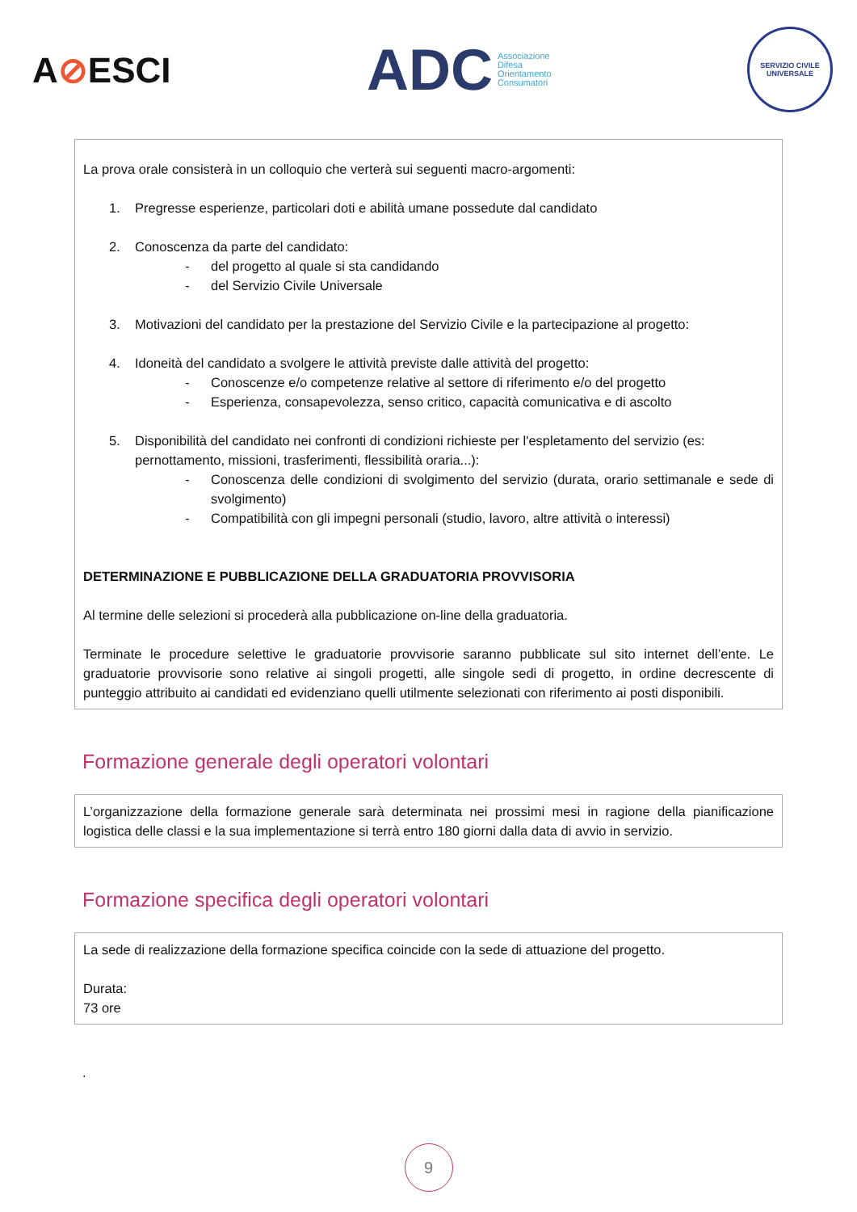A⊘ESCI
ADC Associazione
Difesa
Orientamento
Consumatori
SERVIZIO CIVILE UNIVERSALE
La prova orale consisterà in un colloquio che verterà sui seguenti macro-argomenti:
1. Pregresse esperienze, particolari doti e abilità umane possedute dal candidato
2. Conoscenza da parte del candidato:
- del progetto al quale si sta candidando
- del Servizio Civile Universale
3. Motivazioni del candidato per la prestazione del Servizio Civile e la partecipazione al progetto:
4. Idoneità del candidato a svolgere le attività previste dalle attività del progetto:
- Conoscenze e/o competenze relative al settore di riferimento e/o del progetto
- Esperienza, consapevolezza, senso critico, capacità comunicativa e di ascolto
5. Disponibilità del candidato nei confronti di condizioni richieste per l'espletamento del servizio (es: pernottamento, missioni, trasferimenti, flessibilità oraria...):
- Conoscenza delle condizioni di svolgimento del servizio (durata, orario settimanale e sede di svolgimento)
- Compatibilità con gli impegni personali (studio, lavoro, altre attività o interessi)
DETERMINAZIONE E PUBBLICAZIONE DELLA GRADUATORIA PROVVISORIA
Al termine delle selezioni si procederà alla pubblicazione on-line della graduatoria.
Terminate le procedure selettive le graduatorie provvisorie saranno pubblicate sul sito internet dell’ente. Le graduatorie provvisorie sono relative ai singoli progetti, alle singole sedi di progetto, in ordine decrescente di punteggio attribuito ai candidati ed evidenziano quelli utilmente selezionati con riferimento ai posti disponibili.
Formazione generale degli operatori volontari
L’organizzazione della formazione generale sarà determinata nei prossimi mesi in ragione della pianificazione logistica delle classi e la sua implementazione si terrà entro 180 giorni dalla data di avvio in servizio.
Formazione specifica degli operatori volontari
La sede di realizzazione della formazione specifica coincide con la sede di attuazione del progetto.
Durata:
73 ore
.
9